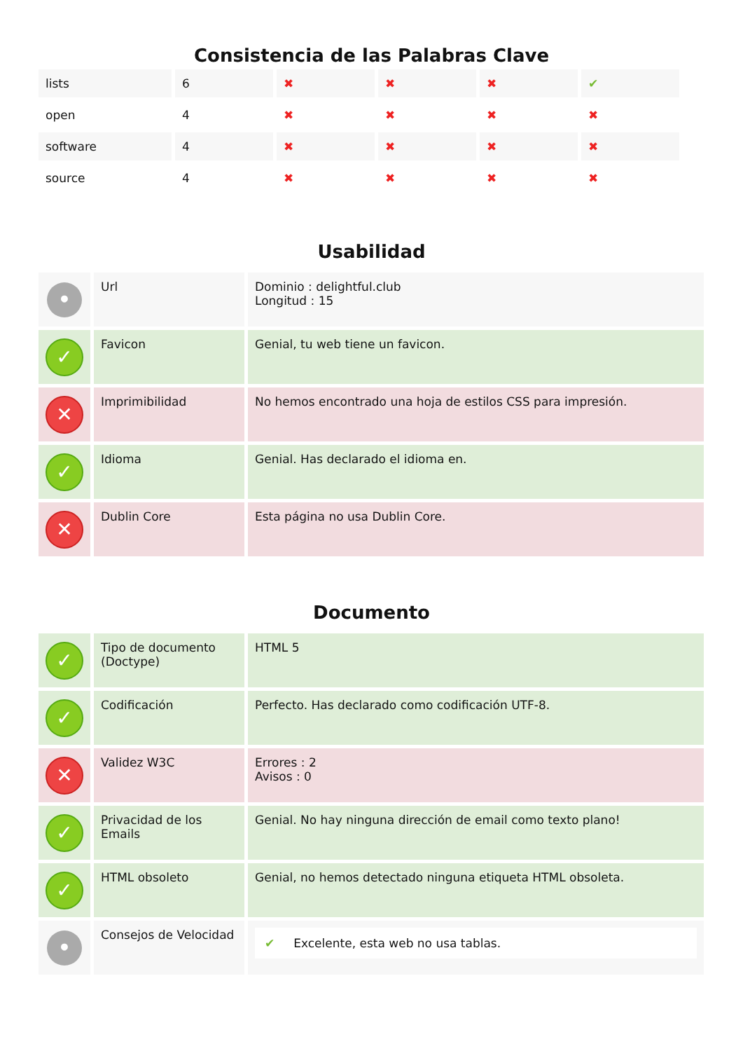Consistencia de las Palabras Clave
| lists | 6 | ✖ | ✖ | ✖ | ✔ |
| open | 4 | ✖ | ✖ | ✖ | ✖ |
| software | 4 | ✖ | ✖ | ✖ | ✖ |
| source | 4 | ✖ | ✖ | ✖ | ✖ |
Usabilidad
| • | Url | Dominio : delightful.club Longitud : 15 |
| ✓ | Favicon | Genial, tu web tiene un favicon. |
| ✕ | Imprimibilidad | No hemos encontrado una hoja de estilos CSS para impresión. |
| ✓ | Idioma | Genial. Has declarado el idioma en. |
| ✕ | Dublin Core | Esta página no usa Dublin Core. |
Documento
| ✓ | Tipo de documento (Doctype) | HTML 5 |
| ✓ | Codificación | Perfecto. Has declarado como codificación UTF-8. |
| ✕ | Validez W3C | Errores : 2 Avisos : 0 |
| ✓ | Privacidad de los Emails | Genial. No hay ninguna dirección de email como texto plano! |
| ✓ | HTML obsoleto | Genial, no hemos detectado ninguna etiqueta HTML obsoleta. |
| • | Consejos de Velocidad | ✔ Excelente, esta web no usa tablas. |